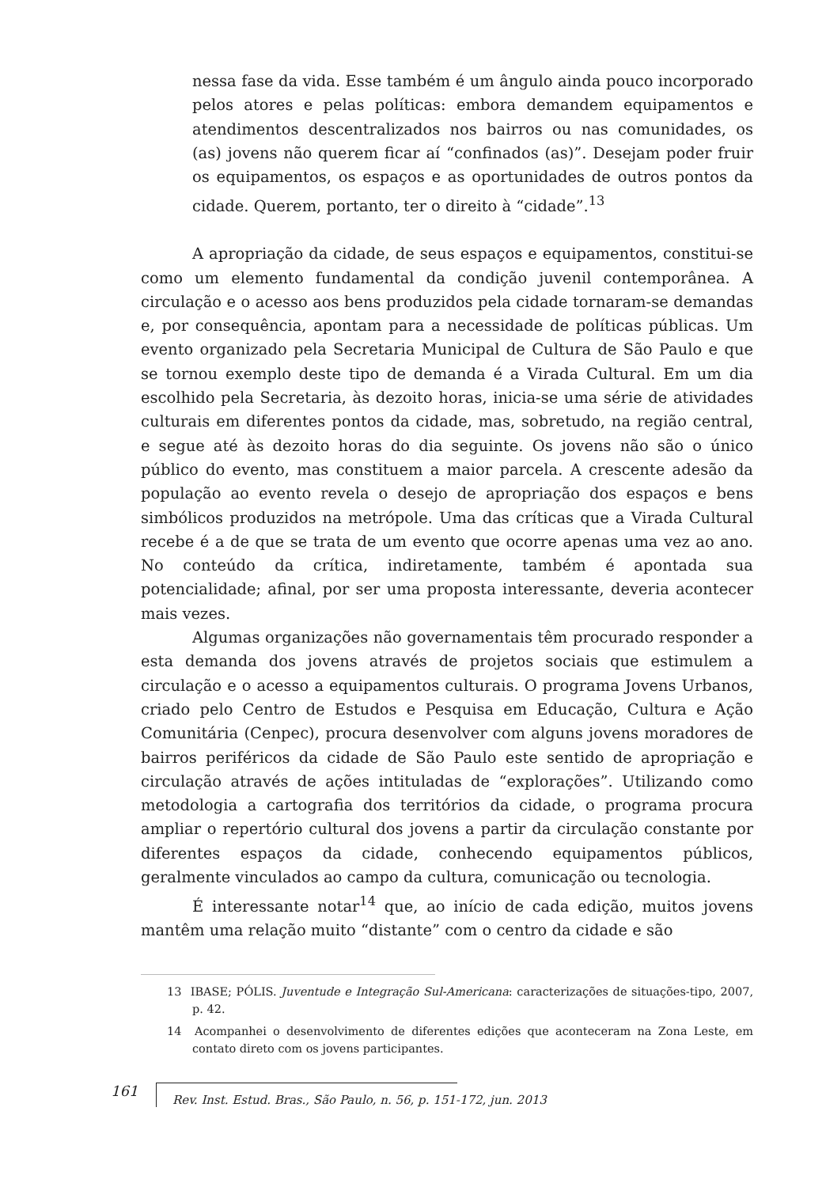nessa fase da vida. Esse também é um ângulo ainda pouco incorporado pelos atores e pelas políticas: embora demandem equipamentos e atendimentos descentralizados nos bairros ou nas comunidades, os (as) jovens não querem ficar aí “confinados (as)”. Desejam poder fruir os equipamentos, os espaços e as oportunidades de outros pontos da cidade. Querem, portanto, ter o direito à “cidade”.<sup>13</sup>
A apropriação da cidade, de seus espaços e equipamentos, constitui-se como um elemento fundamental da condição juvenil contemporânea. A circulação e o acesso aos bens produzidos pela cidade tornaram-se demandas e, por consequência, apontam para a necessidade de políticas públicas. Um evento organizado pela Secretaria Municipal de Cultura de São Paulo e que se tornou exemplo deste tipo de demanda é a Virada Cultural. Em um dia escolhido pela Secretaria, às dezoito horas, inicia-se uma série de atividades culturais em diferentes pontos da cidade, mas, sobretudo, na região central, e segue até às dezoito horas do dia seguinte. Os jovens não são o único público do evento, mas constituem a maior parcela. A crescente adesão da população ao evento revela o desejo de apropriação dos espaços e bens simbólicos produzidos na metrópole. Uma das críticas que a Virada Cultural recebe é a de que se trata de um evento que ocorre apenas uma vez ao ano. No conteúdo da crítica, indiretamente, também é apontada sua potencialidade; afinal, por ser uma proposta interessante, deveria acontecer mais vezes.
Algumas organizações não governamentais têm procurado responder a esta demanda dos jovens através de projetos sociais que estimulem a circulação e o acesso a equipamentos culturais. O programa Jovens Urbanos, criado pelo Centro de Estudos e Pesquisa em Educação, Cultura e Ação Comunitária (Cenpec), procura desenvolver com alguns jovens moradores de bairros periféricos da cidade de São Paulo este sentido de apropriação e circulação através de ações intituladas de “explorações”. Utilizando como metodologia a cartografia dos territórios da cidade, o programa procura ampliar o repertório cultural dos jovens a partir da circulação constante por diferentes espaços da cidade, conhecendo equipamentos públicos, geralmente vinculados ao campo da cultura, comunicação ou tecnologia.
É interessante notar<sup>14</sup> que, ao início de cada edição, muitos jovens mantêm uma relação muito “distante” com o centro da cidade e são
13 IBASE; PÓLIS. Juventude e Integração Sul-Americana: caracterizações de situações-tipo, 2007, p. 42.
14 Acompanhei o desenvolvimento de diferentes edições que aconteceram na Zona Leste, em contato direto com os jovens participantes.
161 Rev. Inst. Estud. Bras., São Paulo, n. 56, p. 151-172, jun. 2013